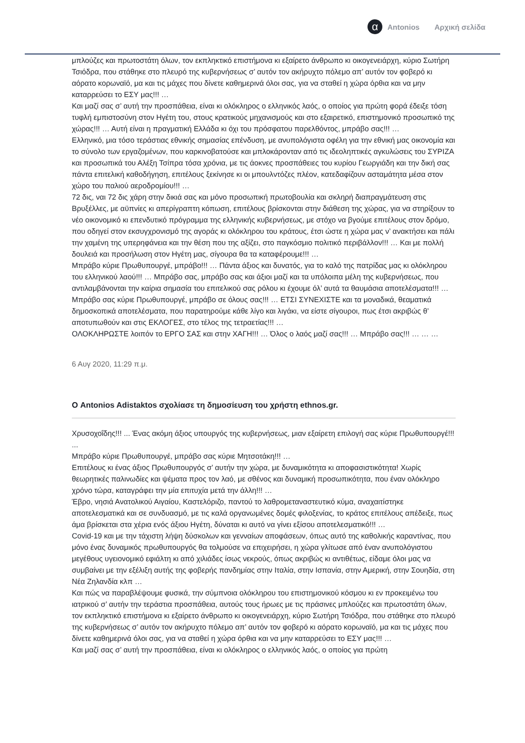α
Antonios Αρχική σελίδα
μπλούζες και πρωτοστάτη όλων, τον εκπληκτικό επιστήμονα κι εξαίρετο άνθρωπο κι οικογενειάρχη, κύριο Σωτήρη Τσιόδρα, που στάθηκε στο πλευρό της κυβερνήσεως σ’ αυτόν τον ακήρυχτο πόλεμο απ’ αυτόν τον φοβερό κι αόρατο κορωναϊό, μα και τις μάχες που δίνετε καθημερινά όλοι σας, για να σταθεί η χώρα όρθια και να μην καταρρεύσει το ΕΣΥ μας!!! …
Και μαζί σας σ’ αυτή την προσπάθεια, είναι κι ολόκληρος ο ελληνικός λαός, ο οποίος για πρώτη φορά έδειξε τόση τυφλή εμπιστοσύνη στον Ηγέτη του, στους κρατικούς μηχανισμούς και στο εξαιρετικό, επιστημονικό προσωπικό της χώρας!!! … Αυτή είναι η πραγματική Ελλάδα κι όχι του πρόσφατου παρελθόντος, μπράβο σας!!! …
Ελληνικό, μια τόσο τεράστιας εθνικής σημασίας επένδυση, με ανυπολόγιστα οφέλη για την εθνική μας οικονομία και το σύνολο των εργαζομένων, που καρκινοβατούσε και μπλοκάρονταν από τις ιδεοληπτικές αγκυλώσεις του ΣΥΡΙΖΑ και προσωπικά του Αλέξη Τσίπρα τόσα χρόνια, με τις άοκνες προσπάθειες του κυρίου Γεωργιάδη και την δική σας πάντα επιτελική καθοδήγηση, επιτέλους ξεκίνησε κι οι μπουλντόζες πλέον, κατεδαφίζουν ασταμάτητα μέσα στον χώρο του παλιού αεροδρομίου!!! …
72 δις, ναι 72 δις χάρη στην δικιά σας και μόνο προσωπική πρωτοβουλία και σκληρή διαπραγμάτευση στις Βρυξέλλες, με αϋπνίες κι απερίγραπτη κόπωση, επιτέλους βρίσκονται στην διάθεση της χώρας, για να στηρίξουν το νέο οικονομικό κι επενδυτικό πρόγραμμα της ελληνικής κυβερνήσεως, με στόχο να βγούμε επιτέλους στον δρόμο, που οδηγεί στον εκσυγχρονισμό της αγοράς κι ολόκληρου του κράτους, έτσι ώστε η χώρα μας ν’ ανακτήσει και πάλι την χαμένη της υπερηφάνεια και την θέση που της αξίζει, στο παγκόσμιο πολιτικό περιβάλλον!!! … Και με πολλή δουλειά και προσήλωση στον Ηγέτη μας, σίγουρα θα τα καταφέρουμε!!! …
Μπράβο κύριε Πρωθυπουργέ, μπράβο!!! … Πάντα άξιος και δυνατός, για το καλό της πατρίδας μας κι ολόκληρου του ελληνικού λαού!!! … Μπράβο σας, μπράβο σας και άξιοι μαζί και τα υπόλοιπα μέλη της κυβερνήσεως, που αντιλαμβάνονται την καίρια σημασία του επιτελικού σας ρόλου κι έχουμε όλ’ αυτά τα θαυμάσια αποτελέσματα!!! …
Μπράβο σας κύριε Πρωθυπουργέ, μπράβο σε όλους σας!!! … ΕΤΣΙ ΣΥΝΕΧΙΣΤΕ και τα μοναδικά, θεαματικά δημοσκοπικά αποτελέσματα, που παρατηρούμε κάθε λίγο και λιγάκι, να είστε σίγουροι, πως έτσι ακριβώς θ’ αποτυπωθούν και στις ΕΚΛΟΓΕΣ, στο τέλος της τετραετίας!!! …
ΟΛΟΚΛΗΡΩΣΤΕ λοιπόν το ΕΡΓΟ ΣΑΣ και στην ΧΑΓΗ!!! … Όλος ο λαός μαζί σας!!! … Μπράβο σας!!! … … …
6 Αυγ 2020, 11:29 π.μ.
Ο Antonios Adistaktos σχολίασε τη δημοσίευση του χρήστη ethnos.gr.
Χρυσοχοΐδης!!! ... Ένας ακόμη άξιος υπουργός της κυβερνήσεως, μιαν εξαίρετη επιλογή σας κύριε Πρωθυπουργέ!!! ...
Μπράβο κύριε Πρωθυπουργέ, μπράβο σας κύριε Μητσοτάκη!!! …
Επιτέλους κι ένας άξιος Πρωθυπουργός σ’ αυτήν την χώρα, με δυναμικότητα κι αποφασιστικότητα! Χωρίς θεωρητικές παλινωδίες και ψέματα προς τον λαό, με σθένος και δυναμική προσωπικότητα, που έναν ολόκληρο χρόνο τώρα, καταγράφει την μία επιτυχία μετά την άλλη!!! …
Έβρο, νησιά Ανατολικού Αιγαίου, Καστελόριζο, παντού το λαθρομεταναστευτικό κύμα, αναχαιτίστηκε αποτελεσματικά και σε συνδυασμό, με τις καλά οργανωμένες δομές φιλοξενίας, το κράτος επιτέλους απέδειξε, πως άμα βρίσκεται στα χέρια ενός άξιου Ηγέτη, δύναται κι αυτό να γίνει εξίσου αποτελεσματικό!!! …
Covid-19 και με την τάχιστη λήψη δύσκολων και γενναίων αποφάσεων, όπως αυτό της καθολικής καραντίνας, που μόνο ένας δυναμικός πρωθυπουργός θα τολμούσε να επιχειρήσει, η χώρα γλίτωσε από έναν ανυπολόγιστου μεγέθους υγειονομικό εφιάλτη κι από χιλιάδες ίσως νεκρούς, όπως ακριβώς κι αντιθέτως, είδαμε όλοι μας να συμβαίνει με την εξέλιξη αυτής της φοβερής πανδημίας στην Ιταλία, στην Ισπανία, στην Αμερική, στην Σουηδία, στη Νέα Ζηλανδία κλπ …
Και πώς να παραβλέψουμε φυσικά, την σύμπνοια ολόκληρου του επιστημονικού κόσμου κι εν προκειμένω του ιατρικού σ’ αυτήν την τεράστια προσπάθεια, αυτούς τους ήρωες με τις πράσινες μπλούζες και πρωτοστάτη όλων, τον εκπληκτικό επιστήμονα κι εξαίρετο άνθρωπο κι οικογενειάρχη, κύριο Σωτήρη Τσιόδρα, που στάθηκε στο πλευρό της κυβερνήσεως σ’ αυτόν τον ακήρυχτο πόλεμο απ’ αυτόν τον φοβερό κι αόρατο κορωναϊό, μα και τις μάχες που δίνετε καθημερινά όλοι σας, για να σταθεί η χώρα όρθια και να μην καταρρεύσει το ΕΣΥ μας!!! …
Και μαζί σας σ’ αυτή την προσπάθεια, είναι κι ολόκληρος ο ελληνικός λαός, ο οποίος για πρώτη